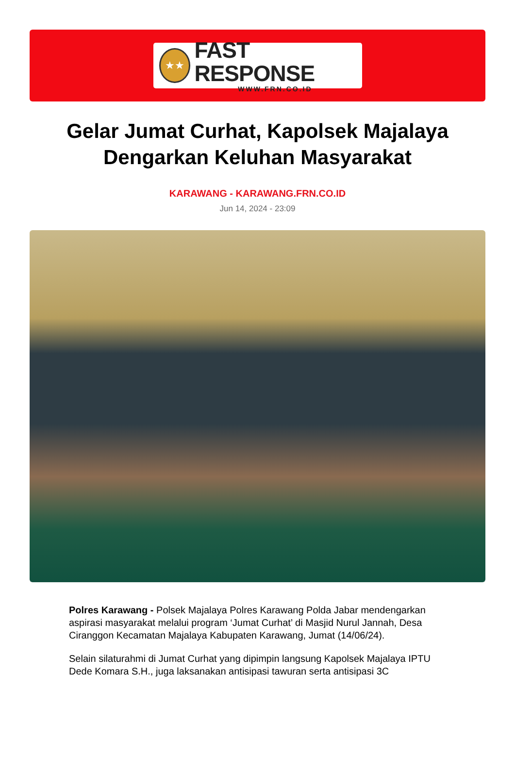★★
FAST RESPONSE
WWW.FRN.CO.ID
Gelar Jumat Curhat, Kapolsek Majalaya Dengarkan Keluhan Masyarakat
KARAWANG - KARAWANG.FRN.CO.ID
Jun 14, 2024 - 23:09
Polres Karawang - Polsek Majalaya Polres Karawang Polda Jabar mendengarkan aspirasi masyarakat melalui program ‘Jumat Curhat’ di Masjid Nurul Jannah, Desa Ciranggon Kecamatan Majalaya Kabupaten Karawang, Jumat (14/06/24).
Selain silaturahmi di Jumat Curhat yang dipimpin langsung Kapolsek Majalaya IPTU Dede Komara S.H., juga laksanakan antisipasi tawuran serta antisipasi 3C